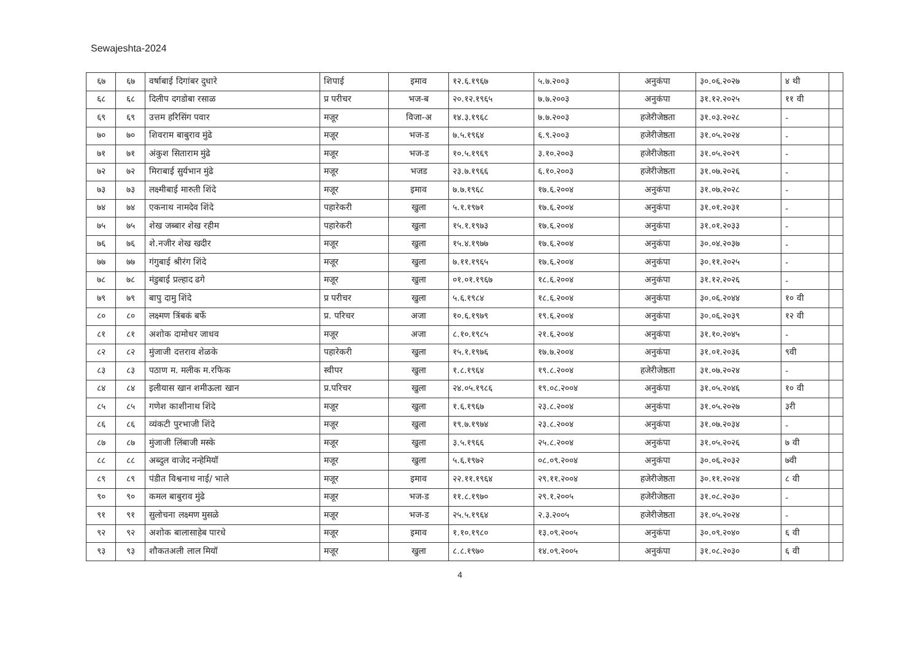Sewajeshta-2024
| ६७ | ६७ | वर्षाबाई दिगांबर दुधारे | शिपाई | इमाव | १२.६.१९६७ | ५.७.२००३ | अनुकंपा | ३०.०६.२०२७ | ४ थी | |
| ६८ | ६८ | दिलीप दगडोबा रसाळ | प्र परीचर | भज-ब | २०.१२.१९६५ | ७.७.२००३ | अनुकंपा | ३१.१२.२०२५ | ११ वी | |
| ६९ | ६९ | उत्तम हरिसिंग पवार | मजूर | विजा-अ | १४.३.१९६८ | ७.७.२००३ | हजेरीजेष्ठता | ३१.०३.२०२८ | - | |
| ७० | ७० | शिवराम बाबुराव मुंढे | मजूर | भज-ड | ७.५.१९६४ | ६.९.२००३ | हजेरीजेष्ठता | ३१.०५.२०२४ | - | |
| ७१ | ७१ | अंकुश सिताराम मुंढे | मजूर | भज-ड | १०.५.१९६९ | ३.१०.२००३ | हजेरीजेष्ठता | ३१.०५.२०२९ | - | |
| ७२ | ७२ | मिराबाई सुर्यभान मुंढे | मजूर | भजड | २३.७.१९६६ | ६.१०.२००३ | हजेरीजेष्ठता | ३१.०७.२०२६ | - | |
| ७३ | ७३ | लक्ष्मीबाई मारुती शिंदे | मजूर | इमाव | ७.७.१९६८ | १७.६.२००४ | अनुकंपा | ३१.०७.२०२८ | - | |
| ७४ | ७४ | एकनाथ नामदेव शिंदे | पहारेकरी | खुला | ५.१.१९७१ | १७.६.२००४ | अनुकंपा | ३१.०१.२०३१ | - | |
| ७५ | ७५ | शेख जब्बार शेख रहीम | पहारेकरी | खुला | १५.१.१९७३ | १७.६.२००४ | अनुकंपा | ३१.०१.२०३३ | - | |
| ७६ | ७६ | शे.नजीर शेख खदीर | मजूर | खुला | १५.४.१९७७ | १७.६.२००४ | अनुकंपा | ३०.०४.२०३७ | - | |
| ७७ | ७७ | गंगुबाई श्रीरंग शिंदे | मजूर | खुला | ७.११.१९६५ | १७.६.२००४ | अनुकंपा | ३०.११.२०२५ | - | |
| ७८ | ७८ | मंडुबाई प्रल्हाद ढगे | मजूर | खुला | ०१.०१.१९६७ | १८.६.२००४ | अनुकंपा | ३१.१२.२०२६ | - | |
| ७९ | ७९ | बापु दामु शिंदे | प्र परीचर | खुला | ५.६.१९८४ | १८.६.२००४ | अनुकंपा | ३०.०६.२०४४ | १० वी | |
| ८० | ८० | लक्ष्मण त्रिंबकं बर्फे | प्र. परिचर | अजा | १०.६.१९७९ | १९.६.२००४ | अनुकंपा | ३०.०६.२०३९ | १२ वी | |
| ८१ | ८१ | अशोक दामोधर जाधव | मजूर | अजा | ८.१०.१९८५ | २१.६.२००४ | अनुकंपा | ३१.१०.२०४५ | - | |
| ८२ | ८२ | मुंजाजी दत्तराव शेळके | पहारेकरी | खुला | १५.१.१९७६ | १७.७.२००४ | अनुकंपा | ३१.०१.२०३६ | ९वी | |
| ८३ | ८३ | पठाण म. मलीक म.रफिक | स्वीपर | खुला | १.८.१९६४ | १९.८.२००४ | हजेरीजेष्ठता | ३१.०७.२०२४ | - | |
| ८४ | ८४ | इलीयास खान शमीऊला खान | प्र.परिचर | खुला | २४.०५.१९८६ | १९.०८.२००४ | अनुकंपा | ३१.०५.२०४६ | १० वी | |
| ८५ | ८५ | गणेश काशीनाथ शिंदे | मजूर | खुला | १.६.१९६७ | २३.८.२००४ | अनुकंपा | ३१.०५.२०२७ | ३री | |
| ८६ | ८६ | व्यंकटी पुरभाजी शिंदे | मजूर | खुला | १९.७.१९७४ | २३.८.२००४ | अनुकंपा | ३१.०७.२०३४ | - | |
| ८७ | ८७ | मुंजाजी लिंबाजी मस्के | मजूर | खुला | ३.५.१९६६ | २५.८.२००४ | अनुकंपा | ३१.०५.२०२६ | ७ वी | |
| ८८ | ८८ | अब्दुल वाजेद नन्हेमियॉ | मजूर | खुला | ५.६.१९७२ | ०८.०९.२००४ | अनुकंपा | ३०.०६.२०३२ | ७वी | |
| ८९ | ८९ | पंडीत विश्वनाथ नाई/ भाले | मजूर | इमाव | २२.११.१९६४ | २९.११.२००४ | हजेरीजेष्ठता | ३०.११.२०२४ | ८ वी | |
| ९० | ९० | कमल बाबुराव मुंढे | मजूर | भज-ड | ११.८.१९७० | २९.१.२००५ | हजेरीजेष्ठता | ३१.०८.२०३० | - | |
| ९१ | ९१ | सुलोचना लक्ष्मण मुसळे | मजूर | भज-ड | २५.५.१९६४ | २.३.२००५ | हजेरीजेष्ठता | ३१.०५.२०२४ | - | |
| ९२ | ९२ | अशोक बालासाहेब पारधे | मजूर | इमाव | १.१०.१९८० | १३.०९.२००५ | अनुकंपा | ३०.०९.२०४० | ६ वी | |
| ९३ | ९३ | शौकतअली लाल मियॉ | मजूर | खुला | ८.८.१९७० | १४.०९.२००५ | अनुकंपा | ३१.०८.२०३० | ६ वी | |
4